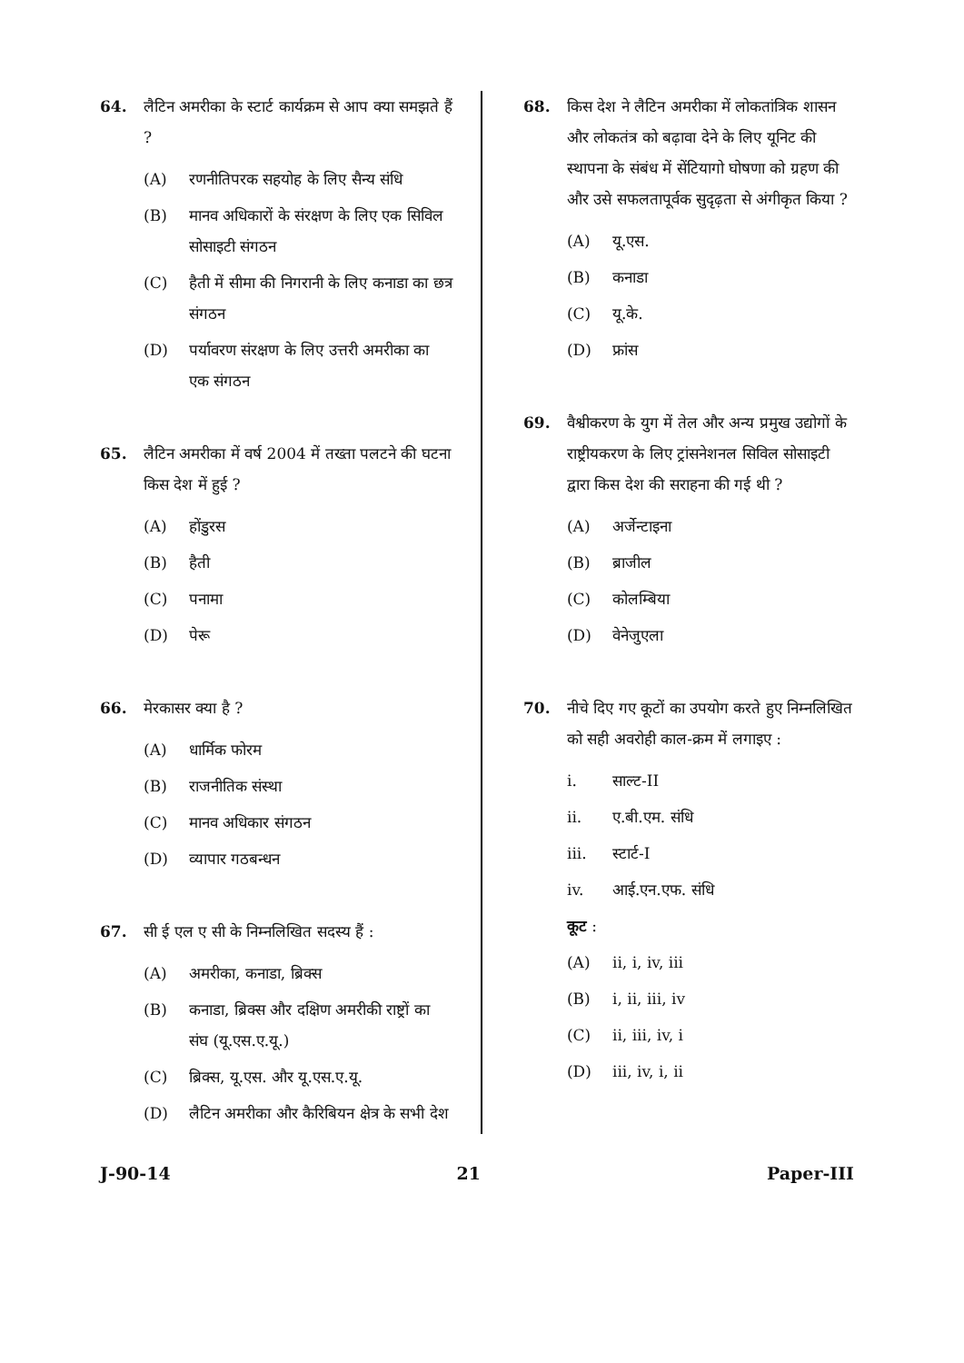64. लैटिन अमरीका के स्टार्ट कार्यक्रम से आप क्या समझते हैं ?
(A) रणनीतिपरक सहयोह के लिए सैन्य संधि
(B) मानव अधिकारों के संरक्षण के लिए एक सिविल सोसाइटी संगठन
(C) हैती में सीमा की निगरानी के लिए कनाडा का छत्र संगठन
(D) पर्यावरण संरक्षण के लिए उत्तरी अमरीका का एक संगठन
65. लैटिन अमरीका में वर्ष 2004 में तख्ता पलटने की घटना किस देश में हुई ?
(A) होंडुरस
(B) हैती
(C) पनामा
(D) पेरू
66. मेरकासर क्या है ?
(A) धार्मिक फोरम
(B) राजनीतिक संस्था
(C) मानव अधिकार संगठन
(D) व्यापार गठबन्धन
67. सी ई एल ए सी के निम्नलिखित सदस्य हैं :
(A) अमरीका, कनाडा, ब्रिक्स
(B) कनाडा, ब्रिक्स और दक्षिण अमरीकी राष्ट्रों का संघ (यू.एस.ए.यू.)
(C) ब्रिक्स, यू.एस. और यू.एस.ए.यू.
(D) लैटिन अमरीका और कैरिबियन क्षेत्र के सभी देश
68. किस देश ने लैटिन अमरीका में लोकतांत्रिक शासन और लोकतंत्र को बढ़ावा देने के लिए यूनिट की स्थापना के संबंध में सेंटियागो घोषणा को ग्रहण की और उसे सफलतापूर्वक सुदृढ़ता से अंगीकृत किया ?
(A) यू.एस.
(B) कनाडा
(C) यू.के.
(D) फ्रांस
69. वैश्वीकरण के युग में तेल और अन्य प्रमुख उद्योगों के राष्ट्रीयकरण के लिए ट्रांसनेशनल सिविल सोसाइटी द्वारा किस देश की सराहना की गई थी ?
(A) अर्जेन्टाइना
(B) ब्राजील
(C) कोलम्बिया
(D) वेनेजुएला
70. नीचे दिए गए कूटों का उपयोग करते हुए निम्नलिखित को सही अवरोही काल-क्रम में लगाइए :
i. साल्ट-II
ii. ए.बी.एम. संधि
iii. स्टार्ट-I
iv. आई.एन.एफ. संधि
कूट :
(A) ii, i, iv, iii
(B) i, ii, iii, iv
(C) ii, iii, iv, i
(D) iii, iv, i, ii
J-90-14 21 Paper-III